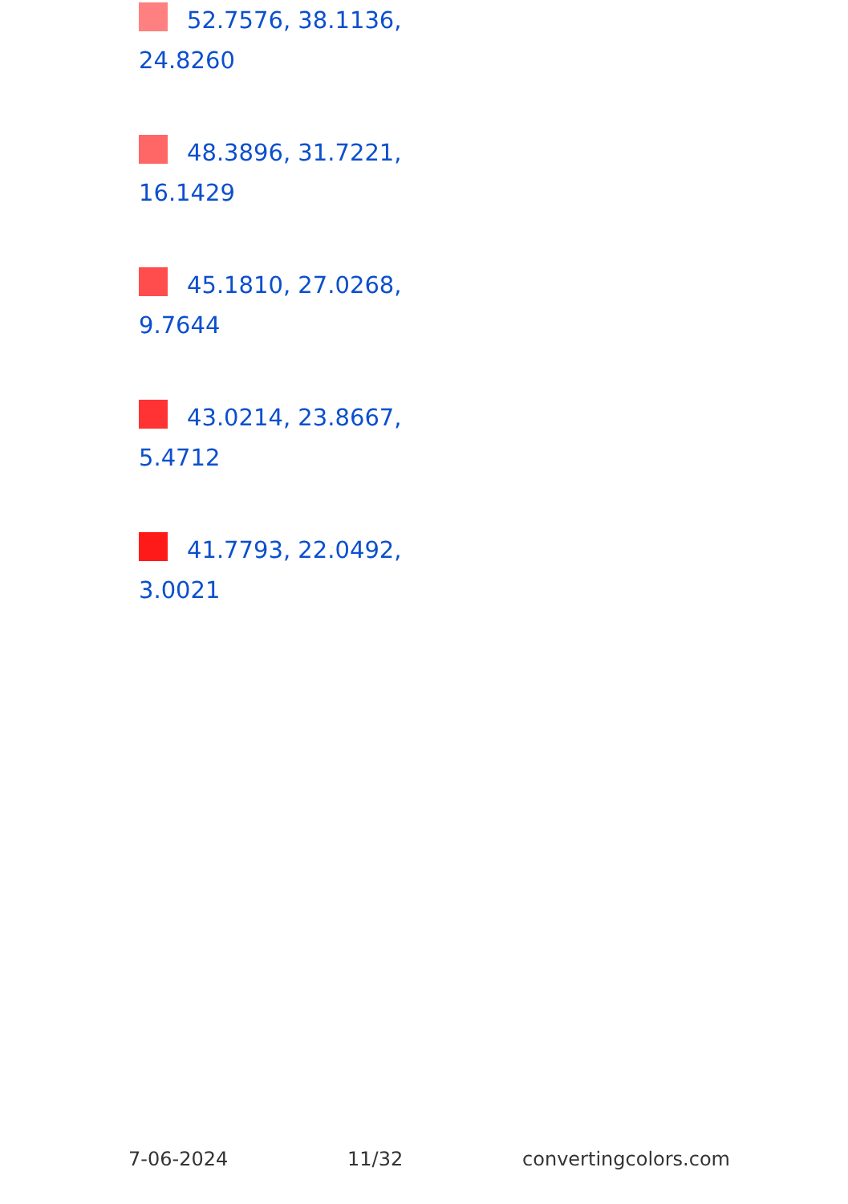52.7576, 38.1136, 24.8260
48.3896, 31.7221, 16.1429
45.1810, 27.0268, 9.7644
43.0214, 23.8667, 5.4712
41.7793, 22.0492, 3.0021
7-06-2024 11/32 convertingcolors.com